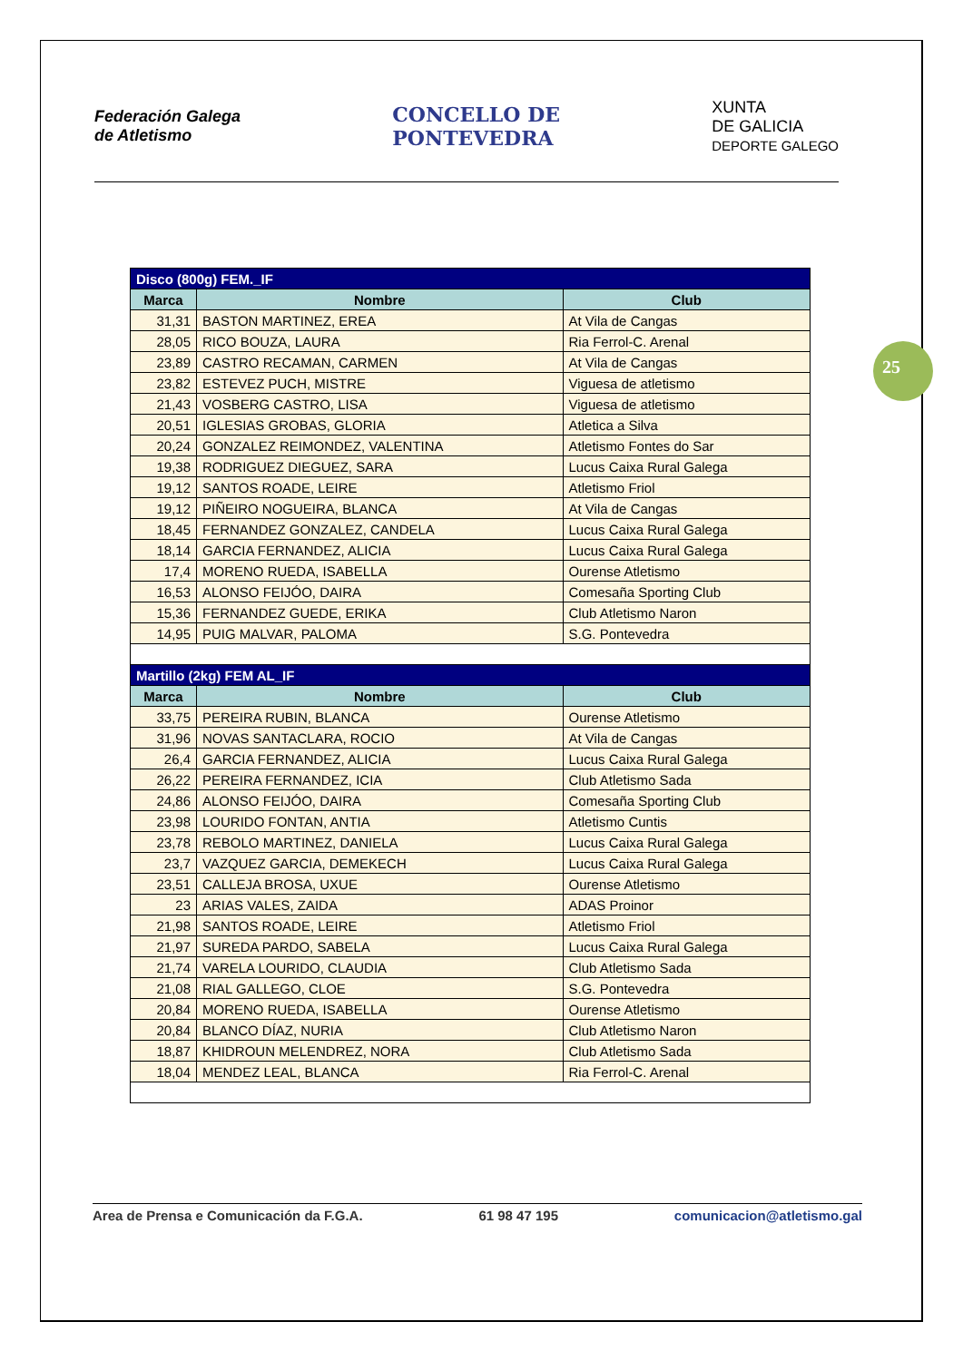Federación Galega
de Atletismo
CONCELLO DE
PONTEVEDRA
XUNTA
DE GALICIA
DEPORTE GALEGO
25
| Disco (800g) FEM._IF | | |
| Marca | Nombre | Club |
| 31,31 | BASTON MARTINEZ, EREA | At Vila de Cangas |
| 28,05 | RICO BOUZA, LAURA | Ria Ferrol-C. Arenal |
| 23,89 | CASTRO RECAMAN, CARMEN | At Vila de Cangas |
| 23,82 | ESTEVEZ PUCH, MISTRE | Viguesa de atletismo |
| 21,43 | VOSBERG CASTRO, LISA | Viguesa de atletismo |
| 20,51 | IGLESIAS GROBAS, GLORIA | Atletica a Silva |
| 20,24 | GONZALEZ REIMONDEZ, VALENTINA | Atletismo Fontes do Sar |
| 19,38 | RODRIGUEZ DIEGUEZ, SARA | Lucus Caixa Rural Galega |
| 19,12 | SANTOS ROADE, LEIRE | Atletismo Friol |
| 19,12 | PIÑEIRO NOGUEIRA, BLANCA | At Vila de Cangas |
| 18,45 | FERNANDEZ GONZALEZ, CANDELA | Lucus Caixa Rural Galega |
| 18,14 | GARCIA FERNANDEZ, ALICIA | Lucus Caixa Rural Galega |
| 17,4 | MORENO RUEDA, ISABELLA | Ourense Atletismo |
| 16,53 | ALONSO FEIJÓO, DAIRA | Comesaña Sporting Club |
| 15,36 | FERNANDEZ GUEDE, ERIKA | Club Atletismo Naron |
| 14,95 | PUIG MALVAR, PALOMA | S.G. Pontevedra |
| Martillo (2kg) FEM AL_IF | | |
| Marca | Nombre | Club |
| 33,75 | PEREIRA RUBIN, BLANCA | Ourense Atletismo |
| 31,96 | NOVAS SANTACLARA, ROCIO | At Vila de Cangas |
| 26,4 | GARCIA FERNANDEZ, ALICIA | Lucus Caixa Rural Galega |
| 26,22 | PEREIRA FERNANDEZ, ICIA | Club Atletismo Sada |
| 24,86 | ALONSO FEIJÓO, DAIRA | Comesaña Sporting Club |
| 23,98 | LOURIDO FONTAN, ANTIA | Atletismo Cuntis |
| 23,78 | REBOLO MARTINEZ, DANIELA | Lucus Caixa Rural Galega |
| 23,7 | VAZQUEZ GARCIA, DEMEKECH | Lucus Caixa Rural Galega |
| 23,51 | CALLEJA BROSA, UXUE | Ourense Atletismo |
| 23 | ARIAS VALES, ZAIDA | ADAS Proinor |
| 21,98 | SANTOS ROADE, LEIRE | Atletismo Friol |
| 21,97 | SUREDA PARDO, SABELA | Lucus Caixa Rural Galega |
| 21,74 | VARELA LOURIDO, CLAUDIA | Club Atletismo Sada |
| 21,08 | RIAL GALLEGO, CLOE | S.G. Pontevedra |
| 20,84 | MORENO RUEDA, ISABELLA | Ourense Atletismo |
| 20,84 | BLANCO DÍAZ, NURIA | Club Atletismo Naron |
| 18,87 | KHIDROUN MELENDREZ, NORA | Club Atletismo Sada |
| 18,04 | MENDEZ LEAL, BLANCA | Ria Ferrol-C. Arenal |
Area de Prensa e Comunicación da F.G.A. 61 98 47 195 comunicacion@atletismo.gal